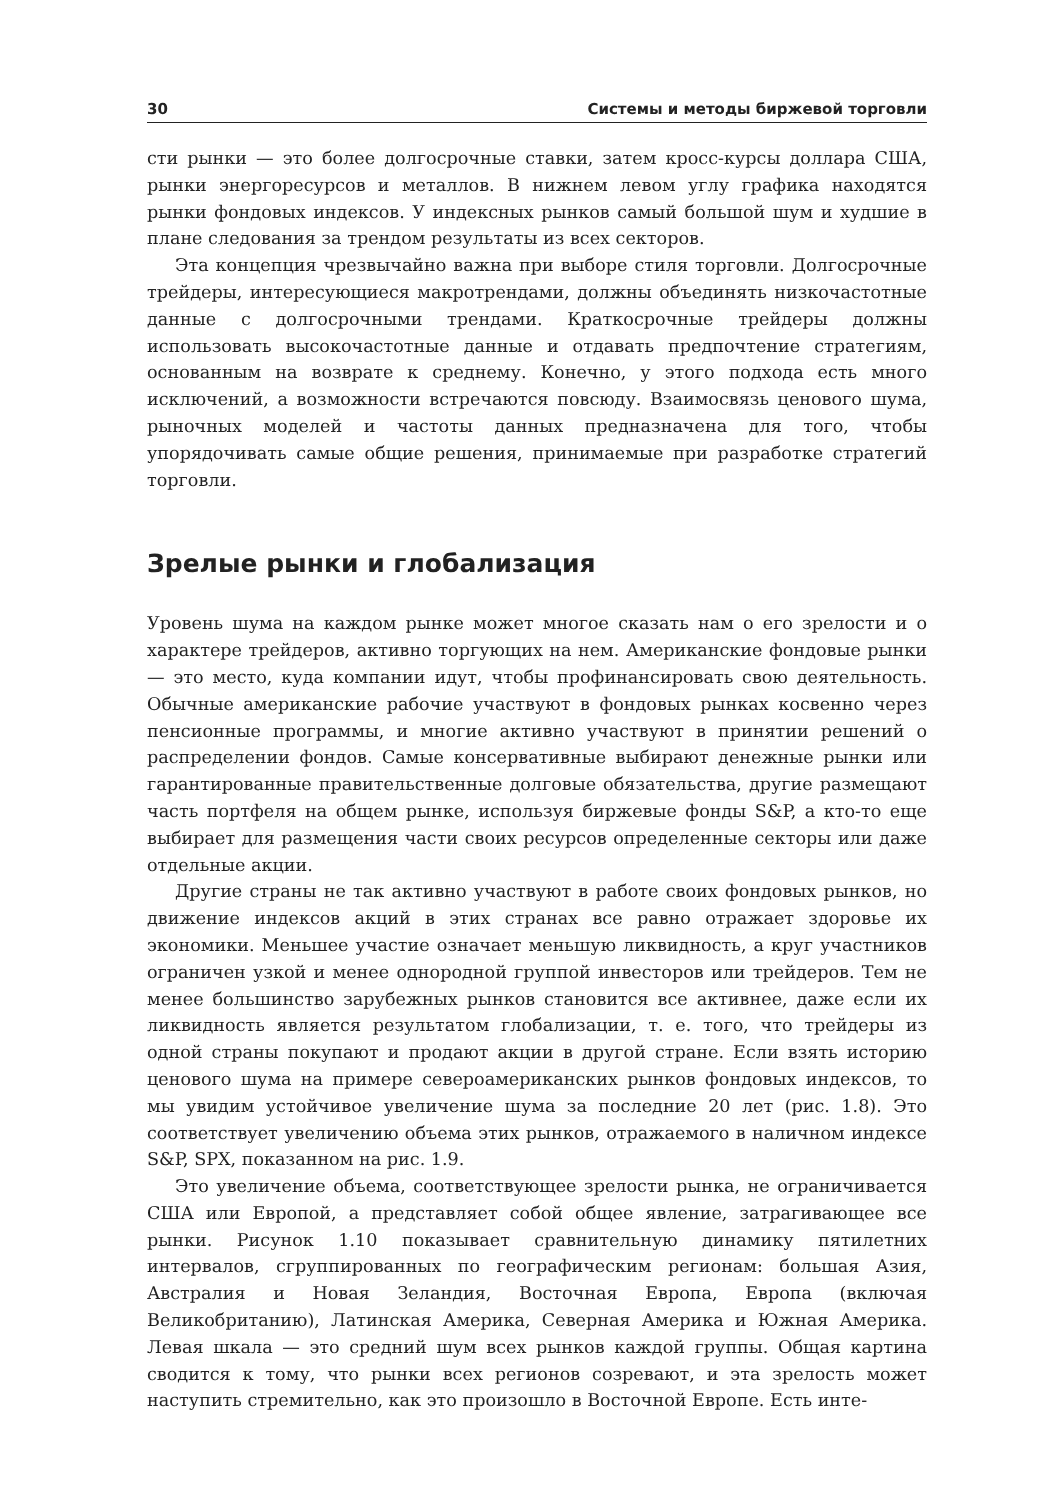30 Системы и методы биржевой торговли
сти рынки — это более долгосрочные ставки, затем кросс-курсы доллара США, рынки энергоресурсов и металлов. В нижнем левом углу графика находятся рынки фондовых индексов. У индексных рынков самый большой шум и худшие в плане следования за трендом результаты из всех секторов.
Эта концепция чрезвычайно важна при выборе стиля торговли. Долгосрочные трейдеры, интересующиеся макротрендами, должны объединять низкочастотные данные с долгосрочными трендами. Краткосрочные трейдеры должны использовать высокочастотные данные и отдавать предпочтение стратегиям, основанным на возврате к среднему. Конечно, у этого подхода есть много исключений, а возможности встречаются повсюду. Взаимосвязь ценового шума, рыночных моделей и частоты данных предназначена для того, чтобы упорядочивать самые общие решения, принимаемые при разработке стратегий торговли.
Зрелые рынки и глобализация
Уровень шума на каждом рынке может многое сказать нам о его зрелости и о характере трейдеров, активно торгующих на нем. Американские фондовые рынки — это место, куда компании идут, чтобы профинансировать свою деятельность. Обычные американские рабочие участвуют в фондовых рынках косвенно через пенсионные программы, и многие активно участвуют в принятии решений о распределении фондов. Самые консервативные выбирают денежные рынки или гарантированные правительственные долговые обязательства, другие размещают часть портфеля на общем рынке, используя биржевые фонды S&P, а кто-то еще выбирает для размещения части своих ресурсов определенные секторы или даже отдельные акции.
Другие страны не так активно участвуют в работе своих фондовых рынков, но движение индексов акций в этих странах все равно отражает здоровье их экономики. Меньшее участие означает меньшую ликвидность, а круг участников ограничен узкой и менее однородной группой инвесторов или трейдеров. Тем не менее большинство зарубежных рынков становится все активнее, даже если их ликвидность является результатом глобализации, т. е. того, что трейдеры из одной страны покупают и продают акции в другой стране. Если взять историю ценового шума на примере североамериканских рынков фондовых индексов, то мы увидим устойчивое увеличение шума за последние 20 лет (рис. 1.8). Это соответствует увеличению объема этих рынков, отражаемого в наличном индексе S&P, SPX, показанном на рис. 1.9.
Это увеличение объема, соответствующее зрелости рынка, не ограничивается США или Европой, а представляет собой общее явление, затрагивающее все рынки. Рисунок 1.10 показывает сравнительную динамику пятилетних интервалов, сгруппированных по географическим регионам: большая Азия, Австралия и Новая Зеландия, Восточная Европа, Европа (включая Великобританию), Латинская Америка, Северная Америка и Южная Америка. Левая шкала — это средний шум всех рынков каждой группы. Общая картина сводится к тому, что рынки всех регионов созревают, и эта зрелость может наступить стремительно, как это произошло в Восточной Европе. Есть инте-